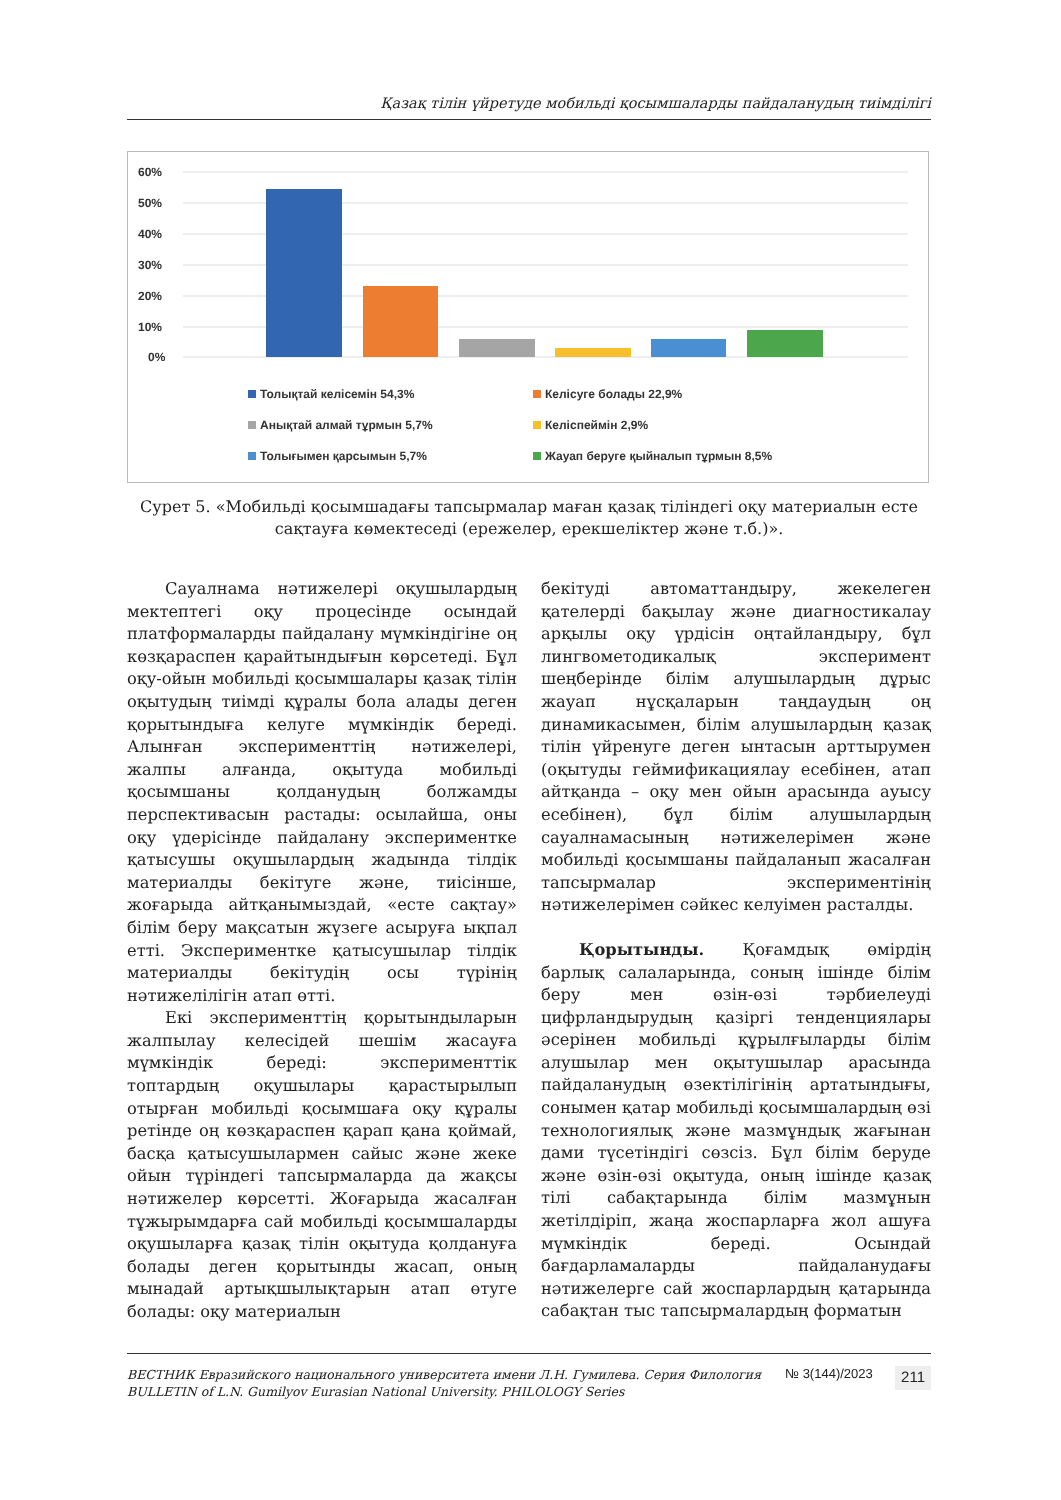Қазақ тілін үйретуде мобильді қосымшаларды пайдаланудың тиімділігі
60%
50%
40%
30%
20%
10%
0%
Толықтай келісемін 54,3%
Келісуге болады 22,9%
Анықтай алмай тұрмын 5,7%
Келіспеймін 2,9%
Толығымен қарсымын 5,7%
Жауап беруге қыйналып тұрмын 8,5%
Сурет 5. «Мобильді қосымшадағы тапсырмалар маған қазақ тіліндегі оқу материалын есте сақтауға көмектеседі (ережелер, ерекшеліктер және т.б.)».
Сауалнама нәтижелері оқушылардың мектептегі оқу процесінде осындай платформаларды пайдалану мүмкіндігіне оң көзқараспен қарайтындығын көрсетеді. Бұл оқу-ойын мобильді қосымшалары қазақ тілін оқытудың тиімді құралы бола алады деген қорытындыға келуге мүмкіндік береді. Алынған эксперименттің нәтижелері, жалпы алғанда, оқытуда мобильді қосымшаны қолданудың болжамды перспективасын растады: осылайша, оны оқу үдерісінде пайдалану экспериментке қатысушы оқушылардың жадында тілдік материалды бекітуге және, тиісінше, жоғарыда айтқанымыздай, «есте сақтау» білім беру мақсатын жүзеге асыруға ықпал етті. Экспериментке қатысушылар тілдік материалды бекітудің осы түрінің нәтижелілігін атап өтті.
Екі эксперименттің қорытындыларын жалпылау келесідей шешім жасауға мүмкіндік береді: эксперименттік топтардың оқушылары қарастырылып отырған мобильді қосымшаға оқу құралы ретінде оң көзқараспен қарап қана қоймай, басқа қатысушылармен сайыс және жеке ойын түріндегі тапсырмаларда да жақсы нәтижелер көрсетті. Жоғарыда жасалған тұжырымдарға сай мобильді қосымшаларды оқушыларға қазақ тілін оқытуда қолдануға болады деген қорытынды жасап, оның мынадай артықшылықтарын атап өтуге болады: оқу материалын
бекітуді автоматтандыру, жекелеген қателерді бақылау және диагностикалау арқылы оқу үрдісін оңтайландыру, бұл лингвометодикалық эксперимент шеңберінде білім алушылардың дұрыс жауап нұсқаларын таңдаудың оң динамикасымен, білім алушылардың қазақ тілін үйренуге деген ынтасын арттырумен (оқытуды геймификациялау есебінен, атап айтқанда – оқу мен ойын арасында ауысу есебінен), бұл білім алушылардың сауалнамасының нәтижелерімен және мобильді қосымшаны пайдаланып жасалған тапсырмалар экспериментінің нәтижелерімен сәйкес келуімен расталды.
Қорытынды. Қоғамдық өмірдің барлық салаларында, соның ішінде білім беру мен өзін-өзі тәрбиелеуді цифрландырудың қазіргі тенденциялары әсерінен мобильді құрылғыларды білім алушылар мен оқытушылар арасында пайдаланудың өзектілігінің артатындығы, сонымен қатар мобильді қосымшалардың өзі технологиялық және мазмұндық жағынан дами түсетіндігі сөзсіз. Бұл білім беруде және өзін-өзі оқытуда, оның ішінде қазақ тілі сабақтарында білім мазмұнын жетілдіріп, жаңа жоспарларға жол ашуға мүмкіндік береді. Осындай бағдарламаларды пайдаланудағы нәтижелерге сай жоспарлардың қатарында сабақтан тыс тапсырмалардың форматын
ВЕСТНИК Евразийского национального университета имени Л.Н. Гумилева. Серия Филология
BULLETIN of L.N. Gumilyov Eurasian National University. PHILOLOGY Series
№ 3(144)/2023
211